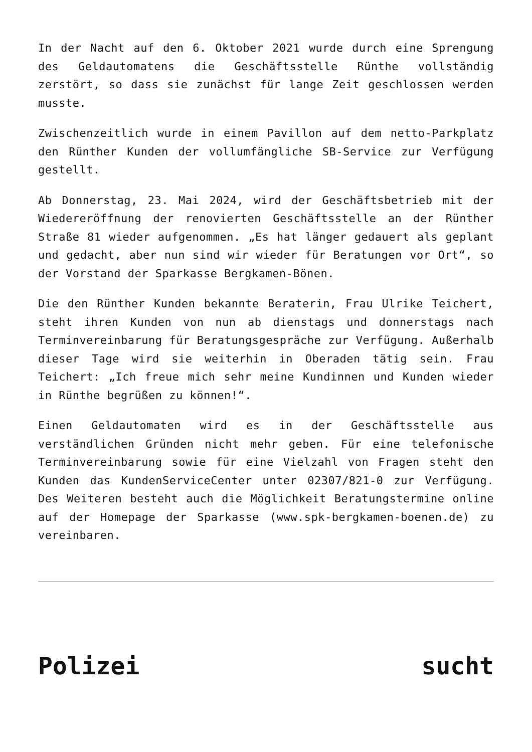In der Nacht auf den 6. Oktober 2021 wurde durch eine Sprengung des Geldautomatens die Geschäftsstelle Rünthe vollständig zerstört, so dass sie zunächst für lange Zeit geschlossen werden musste.
Zwischenzeitlich wurde in einem Pavillon auf dem netto-Parkplatz den Rünther Kunden der vollumfängliche SB-Service zur Verfügung gestellt.
Ab Donnerstag, 23. Mai 2024, wird der Geschäftsbetrieb mit der Wiedereröffnung der renovierten Geschäftsstelle an der Rünther Straße 81 wieder aufgenommen. „Es hat länger gedauert als geplant und gedacht, aber nun sind wir wieder für Beratungen vor Ort“, so der Vorstand der Sparkasse Bergkamen-Bönen.
Die den Rünther Kunden bekannte Beraterin, Frau Ulrike Teichert, steht ihren Kunden von nun ab dienstags und donnerstags nach Terminvereinbarung für Beratungsgespräche zur Verfügung. Außerhalb dieser Tage wird sie weiterhin in Oberaden tätig sein. Frau Teichert: „Ich freue mich sehr meine Kundinnen und Kunden wieder in Rünthe begrüßen zu können!“.
Einen Geldautomaten wird es in der Geschäftsstelle aus verständlichen Gründen nicht mehr geben. Für eine telefonische Terminvereinbarung sowie für eine Vielzahl von Fragen steht den Kunden das KundenServiceCenter unter 02307/821-0 zur Verfügung. Des Weiteren besteht auch die Möglichkeit Beratungstermine online auf der Homepage der Sparkasse (www.spk-bergkamen-boenen.de) zu vereinbaren.
Polizei sucht